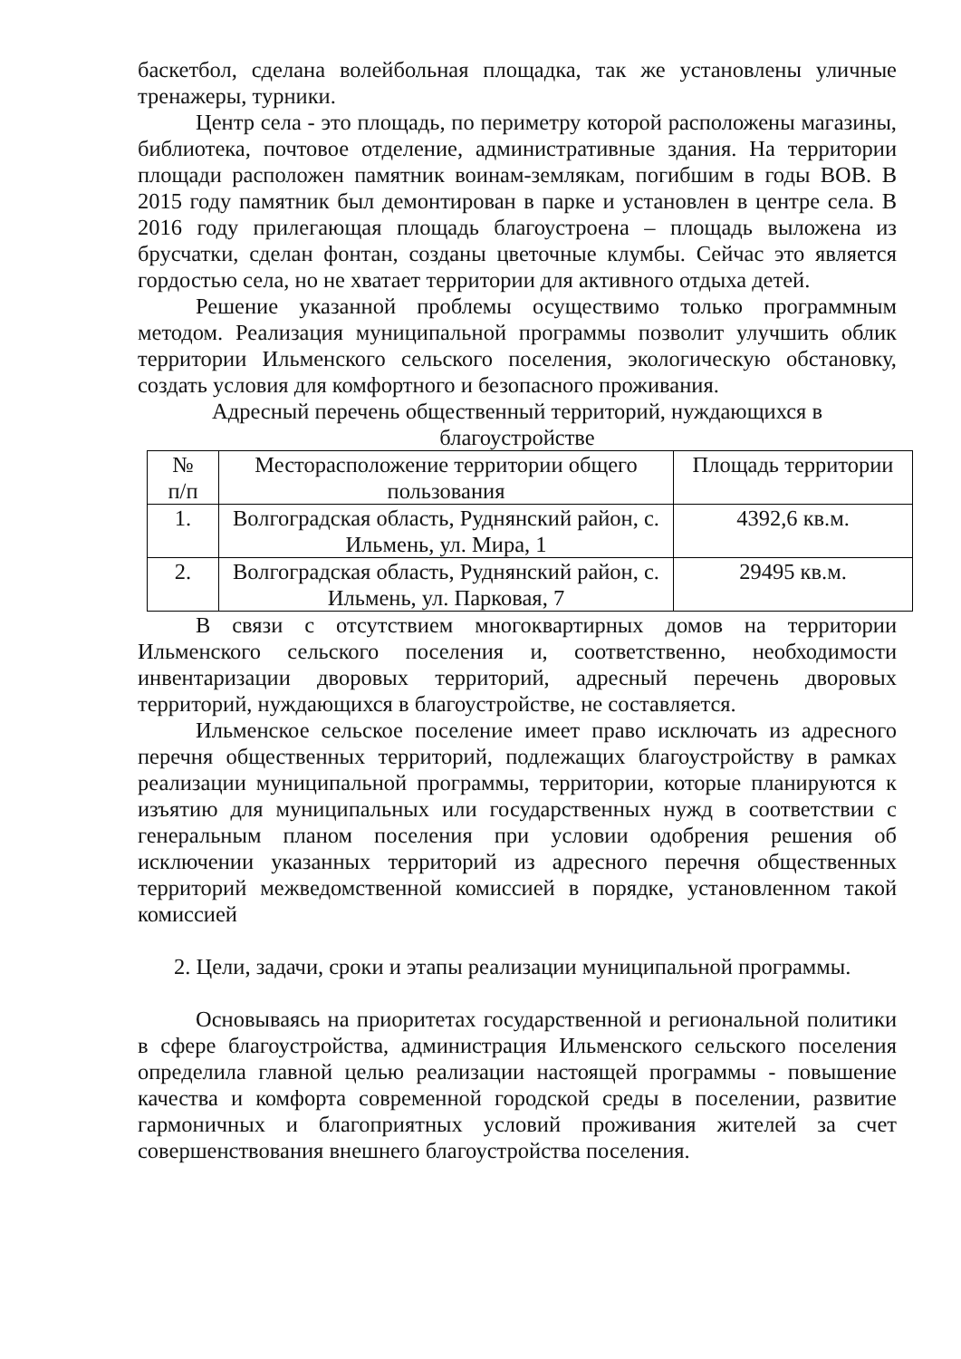баскетбол, сделана волейбольная площадка, так же установлены уличные тренажеры, турники.
Центр села - это площадь, по периметру которой расположены магазины, библиотека, почтовое отделение, административные здания. На территории площади расположен памятник воинам-землякам, погибшим в годы ВОВ. В 2015 году памятник был демонтирован в парке и установлен в центре села. В 2016 году прилегающая площадь благоустроена – площадь выложена из брусчатки, сделан фонтан, созданы цветочные клумбы. Сейчас это является гордостью села, но не хватает территории для активного отдыха детей.
Решение указанной проблемы осуществимо только программным методом. Реализация муниципальной программы позволит улучшить облик территории Ильменского сельского поселения, экологическую обстановку, создать условия для комфортного и безопасного проживания.
Адресный перечень общественный территорий, нуждающихся в благоустройстве
| № п/п | Месторасположение территории общего пользования | Площадь территории |
| 1. | Волгоградская область, Руднянский район, с. Ильмень, ул. Мира, 1 | 4392,6 кв.м. |
| 2. | Волгоградская область, Руднянский район, с. Ильмень, ул. Парковая, 7 | 29495 кв.м. |
В связи с отсутствием многоквартирных домов на территории Ильменского сельского поселения и, соответственно, необходимости инвентаризации дворовых территорий, адресный перечень дворовых территорий, нуждающихся в благоустройстве, не составляется.
Ильменское сельское поселение имеет право исключать из адресного перечня общественных территорий, подлежащих благоустройству в рамках реализации муниципальной программы, территории, которые планируются к изъятию для муниципальных или государственных нужд в соответствии с генеральным планом поселения при условии одобрения решения об исключении указанных территорий из адресного перечня общественных территорий межведомственной комиссией в порядке, установленном такой комиссией
2. Цели, задачи, сроки и этапы реализации муниципальной программы.
Основываясь на приоритетах государственной и региональной политики в сфере благоустройства, администрация Ильменского сельского поселения определила главной целью реализации настоящей программы - повышение качества и комфорта современной городской среды в поселении, развитие гармоничных и благоприятных условий проживания жителей за счет совершенствования внешнего благоустройства поселения.